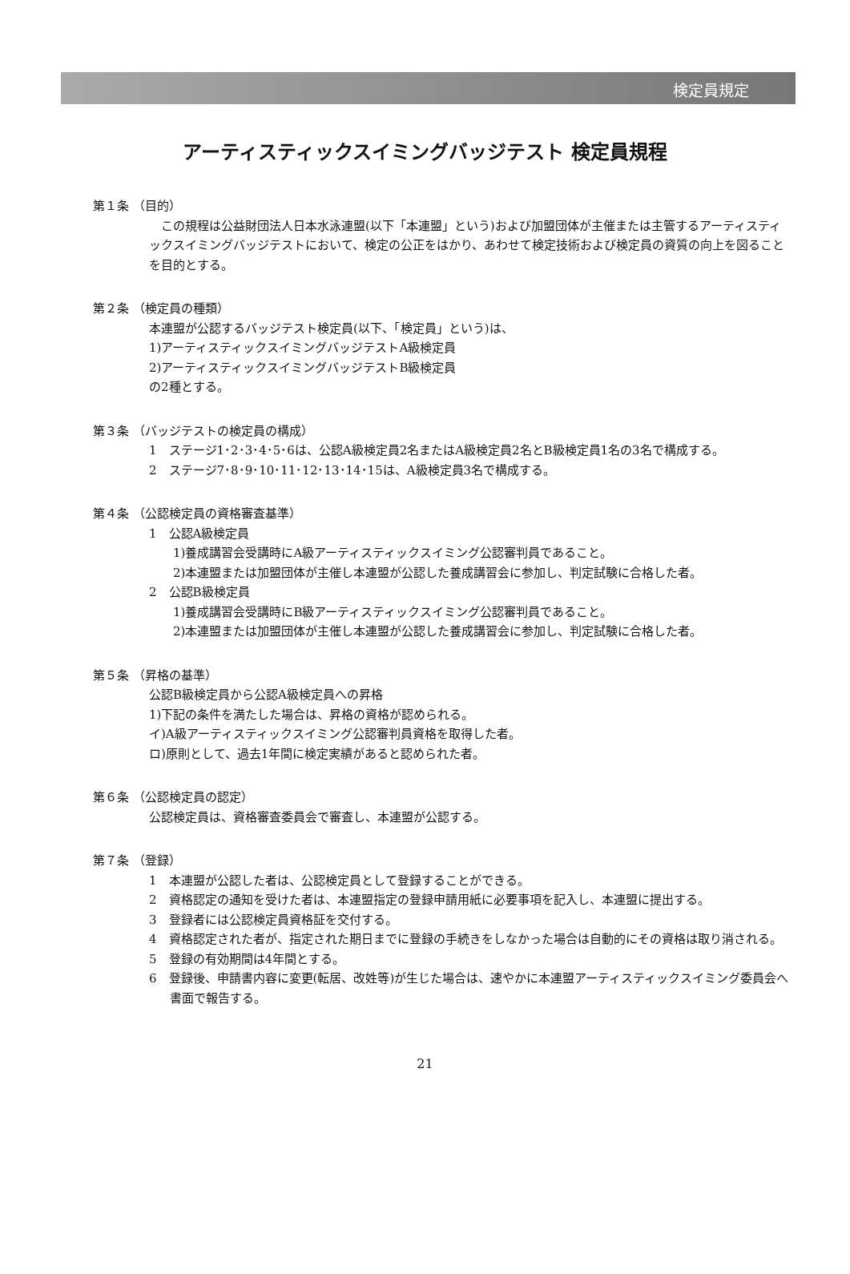検定員規定
アーティスティックスイミングバッジテスト 検定員規程
第１条 （目的）
　この規程は公益財団法人日本水泳連盟(以下「本連盟」という)および加盟団体が主催または主管するアーティスティックスイミングバッジテストにおいて、検定の公正をはかり、あわせて検定技術および検定員の資質の向上を図ることを目的とする。
第２条 （検定員の種類）
本連盟が公認するバッジテスト検定員(以下、「検定員」という)は、
1)アーティスティックスイミングバッジテストA級検定員
2)アーティスティックスイミングバッジテストB級検定員
の2種とする。
第３条 （バッジテストの検定員の構成）
1　ステージ1･2･3･4･5･6は、公認A級検定員2名またはA級検定員2名とB級検定員1名の3名で構成する。
2　ステージ7･8･9･10･11･12･13･14･15は、A級検定員3名で構成する。
第４条 （公認検定員の資格審査基準）
1　公認A級検定員
1)養成講習会受講時にA級アーティスティックスイミング公認審判員であること。
2)本連盟または加盟団体が主催し本連盟が公認した養成講習会に参加し、判定試験に合格した者。
2　公認B級検定員
1)養成講習会受講時にB級アーティスティックスイミング公認審判員であること。
2)本連盟または加盟団体が主催し本連盟が公認した養成講習会に参加し、判定試験に合格した者。
第５条 （昇格の基準）
公認B級検定員から公認A級検定員への昇格
1)下記の条件を満たした場合は、昇格の資格が認められる。
イ)A級アーティスティックスイミング公認審判員資格を取得した者。
ロ)原則として、過去1年間に検定実績があると認められた者。
第６条 （公認検定員の認定）
公認検定員は、資格審査委員会で審査し、本連盟が公認する。
第７条 （登録）
1　本連盟が公認した者は、公認検定員として登録することができる。
2　資格認定の通知を受けた者は、本連盟指定の登録申請用紙に必要事項を記入し、本連盟に提出する。
3　登録者には公認検定員資格証を交付する。
4　資格認定された者が、指定された期日までに登録の手続きをしなかった場合は自動的にその資格は取り消される。
5　登録の有効期間は4年間とする。
6　登録後、申請書内容に変更(転居、改姓等)が生じた場合は、速やかに本連盟アーティスティックスイミング委員会へ書面で報告する。
21